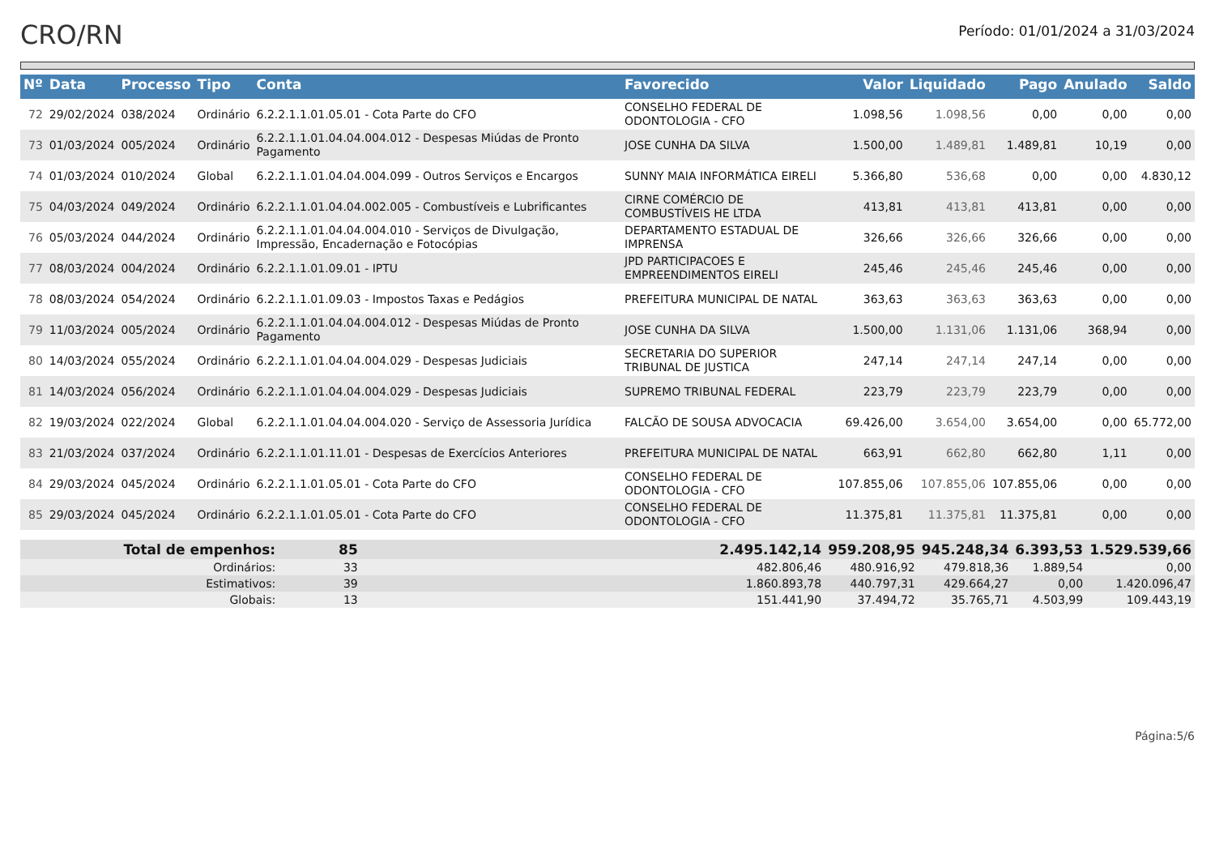CRO/RN
Período: 01/01/2024 a 31/03/2024
| Nº | Data | Processo | Tipo | Conta | Favorecido | Valor | Liquidado | Pago | Anulado | Saldo |
| --- | --- | --- | --- | --- | --- | --- | --- | --- | --- | --- |
| 72 | 29/02/2024 | 038/2024 | Ordinário | 6.2.2.1.1.01.05.01 - Cota Parte do CFO | CONSELHO FEDERAL DE ODONTOLOGIA - CFO | 1.098,56 | 1.098,56 | 0,00 | 0,00 | 0,00 |
| 73 | 01/03/2024 | 005/2024 | Ordinário | 6.2.2.1.1.01.04.04.004.012 - Despesas Miúdas de Pronto Pagamento | JOSE CUNHA DA SILVA | 1.500,00 | 1.489,81 | 1.489,81 | 10,19 | 0,00 |
| 74 | 01/03/2024 | 010/2024 | Global | 6.2.2.1.1.01.04.04.004.099 - Outros Serviços e Encargos | SUNNY MAIA INFORMÁTICA EIRELI | 5.366,80 | 536,68 | 0,00 | 0,00 | 4.830,12 |
| 75 | 04/03/2024 | 049/2024 | Ordinário | 6.2.2.1.1.01.04.04.002.005 - Combustíveis e Lubrificantes | CIRNE COMÉRCIO DE COMBUSTÍVEIS HE LTDA | 413,81 | 413,81 | 413,81 | 0,00 | 0,00 |
| 76 | 05/03/2024 | 044/2024 | Ordinário | 6.2.2.1.1.01.04.04.004.010 - Serviços de Divulgação, Impressão, Encadernação e Fotocópias | DEPARTAMENTO ESTADUAL DE IMPRENSA | 326,66 | 326,66 | 326,66 | 0,00 | 0,00 |
| 77 | 08/03/2024 | 004/2024 | Ordinário | 6.2.2.1.1.01.09.01 - IPTU | JPD PARTICIPACOES E EMPREENDIMENTOS EIRELI | 245,46 | 245,46 | 245,46 | 0,00 | 0,00 |
| 78 | 08/03/2024 | 054/2024 | Ordinário | 6.2.2.1.1.01.09.03 - Impostos Taxas e Pedágios | PREFEITURA MUNICIPAL DE NATAL | 363,63 | 363,63 | 363,63 | 0,00 | 0,00 |
| 79 | 11/03/2024 | 005/2024 | Ordinário | 6.2.2.1.1.01.04.04.004.012 - Despesas Miúdas de Pronto Pagamento | JOSE CUNHA DA SILVA | 1.500,00 | 1.131,06 | 1.131,06 | 368,94 | 0,00 |
| 80 | 14/03/2024 | 055/2024 | Ordinário | 6.2.2.1.1.01.04.04.004.029 - Despesas Judiciais | SECRETARIA DO SUPERIOR TRIBUNAL DE JUSTICA | 247,14 | 247,14 | 247,14 | 0,00 | 0,00 |
| 81 | 14/03/2024 | 056/2024 | Ordinário | 6.2.2.1.1.01.04.04.004.029 - Despesas Judiciais | SUPREMO TRIBUNAL FEDERAL | 223,79 | 223,79 | 223,79 | 0,00 | 0,00 |
| 82 | 19/03/2024 | 022/2024 | Global | 6.2.2.1.1.01.04.04.004.020 - Serviço de Assessoria Jurídica | FALCÃO DE SOUSA ADVOCACIA | 69.426,00 | 3.654,00 | 3.654,00 | 0,00 | 65.772,00 |
| 83 | 21/03/2024 | 037/2024 | Ordinário | 6.2.2.1.1.01.11.01 - Despesas de Exercícios Anteriores | PREFEITURA MUNICIPAL DE NATAL | 663,91 | 662,80 | 662,80 | 1,11 | 0,00 |
| 84 | 29/03/2024 | 045/2024 | Ordinário | 6.2.2.1.1.01.05.01 - Cota Parte do CFO | CONSELHO FEDERAL DE ODONTOLOGIA - CFO | 107.855,06 | 107.855,06 | 107.855,06 | 0,00 | 0,00 |
| 85 | 29/03/2024 | 045/2024 | Ordinário | 6.2.2.1.1.01.05.01 - Cota Parte do CFO | CONSELHO FEDERAL DE ODONTOLOGIA - CFO | 11.375,81 | 11.375,81 | 11.375,81 | 0,00 | 0,00 |
| Total de empenhos: | 85 | | 2.495.142,14 | 959.208,95 | 945.248,34 | 6.393,53 | 1.529.539,66 |
| Ordinários: | 33 | | 482.806,46 | 480.916,92 | 479.818,36 | 1.889,54 | 0,00 |
| Estimativos: | 39 | | 1.860.893,78 | 440.797,31 | 429.664,27 | 0,00 | 1.420.096,47 |
| Globais: | 13 | | 151.441,90 | 37.494,72 | 35.765,71 | 4.503,99 | 109.443,19 |
Página:5/6